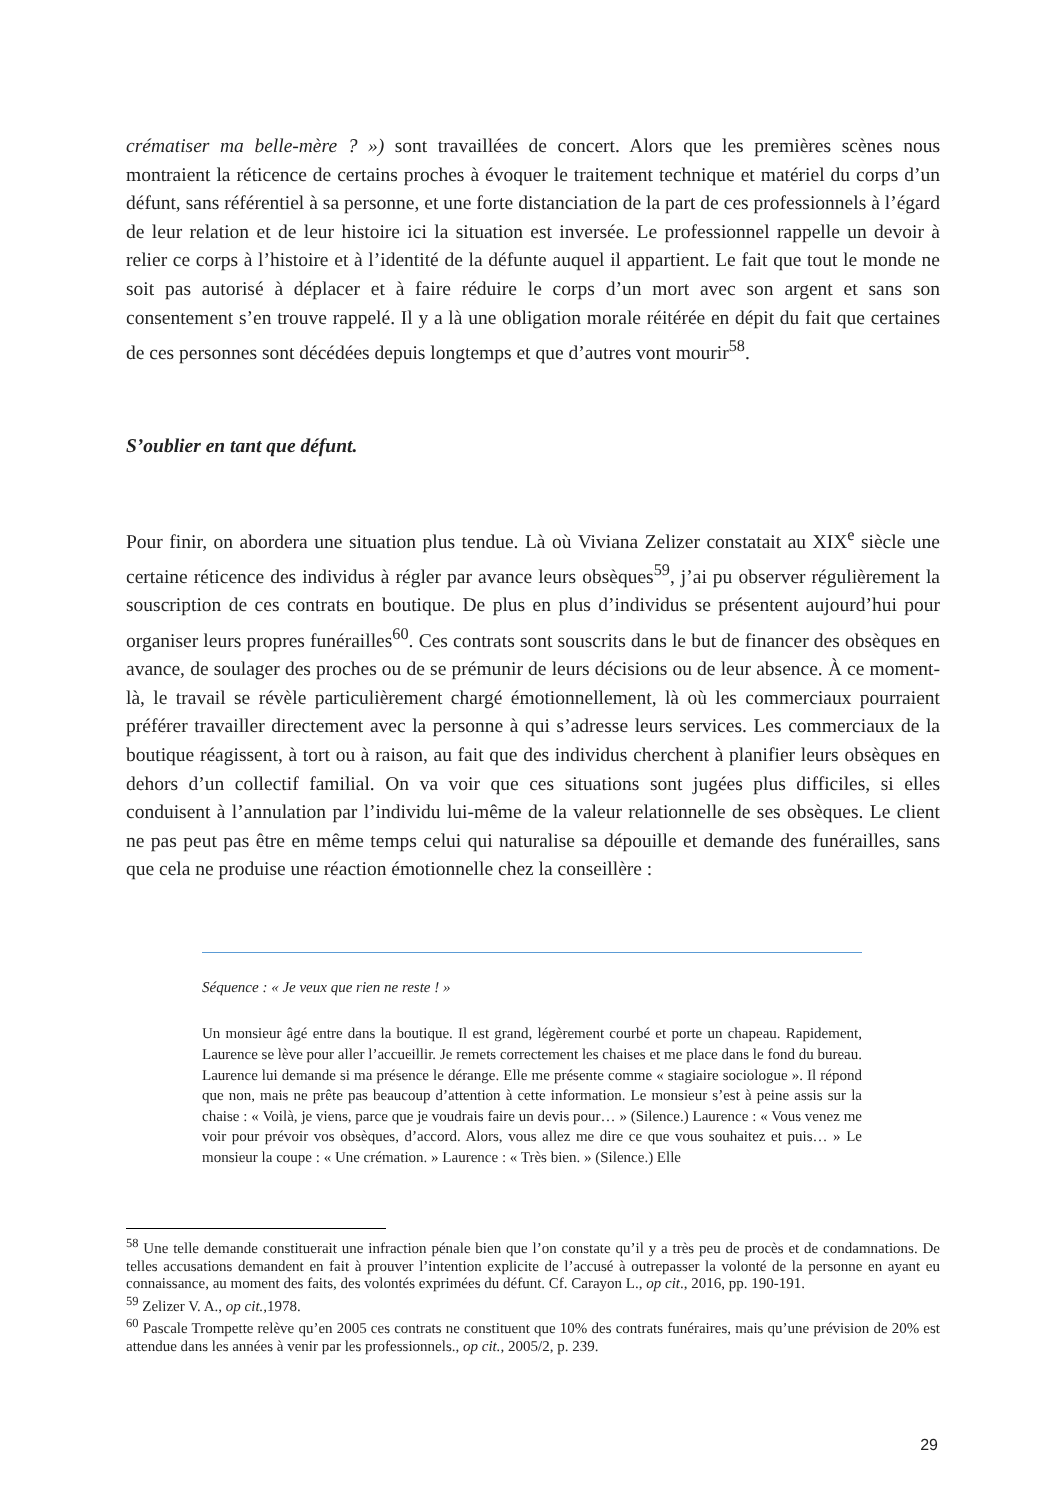crématiser ma belle-mère ? ») sont travaillées de concert. Alors que les premières scènes nous montraient la réticence de certains proches à évoquer le traitement technique et matériel du corps d’un défunt, sans référentiel à sa personne, et une forte distanciation de la part de ces professionnels à l’égard de leur relation et de leur histoire ici la situation est inversée. Le professionnel rappelle un devoir à relier ce corps à l’histoire et à l’identité de la défunte auquel il appartient. Le fait que tout le monde ne soit pas autorisé à déplacer et à faire réduire le corps d’un mort avec son argent et sans son consentement s’en trouve rappelé. Il y a là une obligation morale réitérée en dépit du fait que certaines de ces personnes sont décédées depuis longtemps et que d’autres vont mourir<sup>58</sup>.
S’oublier en tant que défunt.
Pour finir, on abordera une situation plus tendue. Là où Viviana Zelizer constatait au XIX<sup>e</sup> siècle une certaine réticence des individus à régler par avance leurs obsèques<sup>59</sup>, j’ai pu observer régulièrement la souscription de ces contrats en boutique. De plus en plus d’individus se présentent aujourd’hui pour organiser leurs propres funérailles<sup>60</sup>. Ces contrats sont souscrits dans le but de financer des obsèques en avance, de soulager des proches ou de se prémunir de leurs décisions ou de leur absence. À ce moment-là, le travail se révèle particulièrement chargé émotionnellement, là où les commerciaux pourraient préférer travailler directement avec la personne à qui s’adresse leurs services. Les commerciaux de la boutique réagissent, à tort ou à raison, au fait que des individus cherchent à planifier leurs obsèques en dehors d’un collectif familial. On va voir que ces situations sont jugées plus difficiles, si elles conduisent à l’annulation par l’individu lui-même de la valeur relationnelle de ses obsèques. Le client ne pas peut pas être en même temps celui qui naturalise sa dépouille et demande des funérailles, sans que cela ne produise une réaction émotionnelle chez la conseillère :
Séquence : « Je veux que rien ne reste ! »
Un monsieur âgé entre dans la boutique. Il est grand, légèrement courbé et porte un chapeau. Rapidement, Laurence se lève pour aller l’accueillir. Je remets correctement les chaises et me place dans le fond du bureau. Laurence lui demande si ma présence le dérange. Elle me présente comme « stagiaire sociologue ». Il répond que non, mais ne prête pas beaucoup d’attention à cette information. Le monsieur s’est à peine assis sur la chaise : « Voilà, je viens, parce que je voudrais faire un devis pour… » (Silence.) Laurence : « Vous venez me voir pour prévoir vos obsèques, d’accord. Alors, vous allez me dire ce que vous souhaitez et puis… » Le monsieur la coupe : « Une crémation. » Laurence : « Très bien. » (Silence.) Elle
<sup>58</sup> Une telle demande constituerait une infraction pénale bien que l’on constate qu’il y a très peu de procès et de condamnations. De telles accusations demandent en fait à prouver l’intention explicite de l’accusé à outrepasser la volonté de la personne en ayant eu connaissance, au moment des faits, des volontés exprimées du défunt. Cf. Carayon L., op cit., 2016, pp. 190-191.
<sup>59</sup> Zelizer V. A., op cit., 1978.
<sup>60</sup> Pascale Trompette relève qu’en 2005 ces contrats ne constituent que 10% des contrats funéraires, mais qu’une prévision de 20% est attendue dans les années à venir par les professionnels., op cit., 2005/2, p. 239.
29